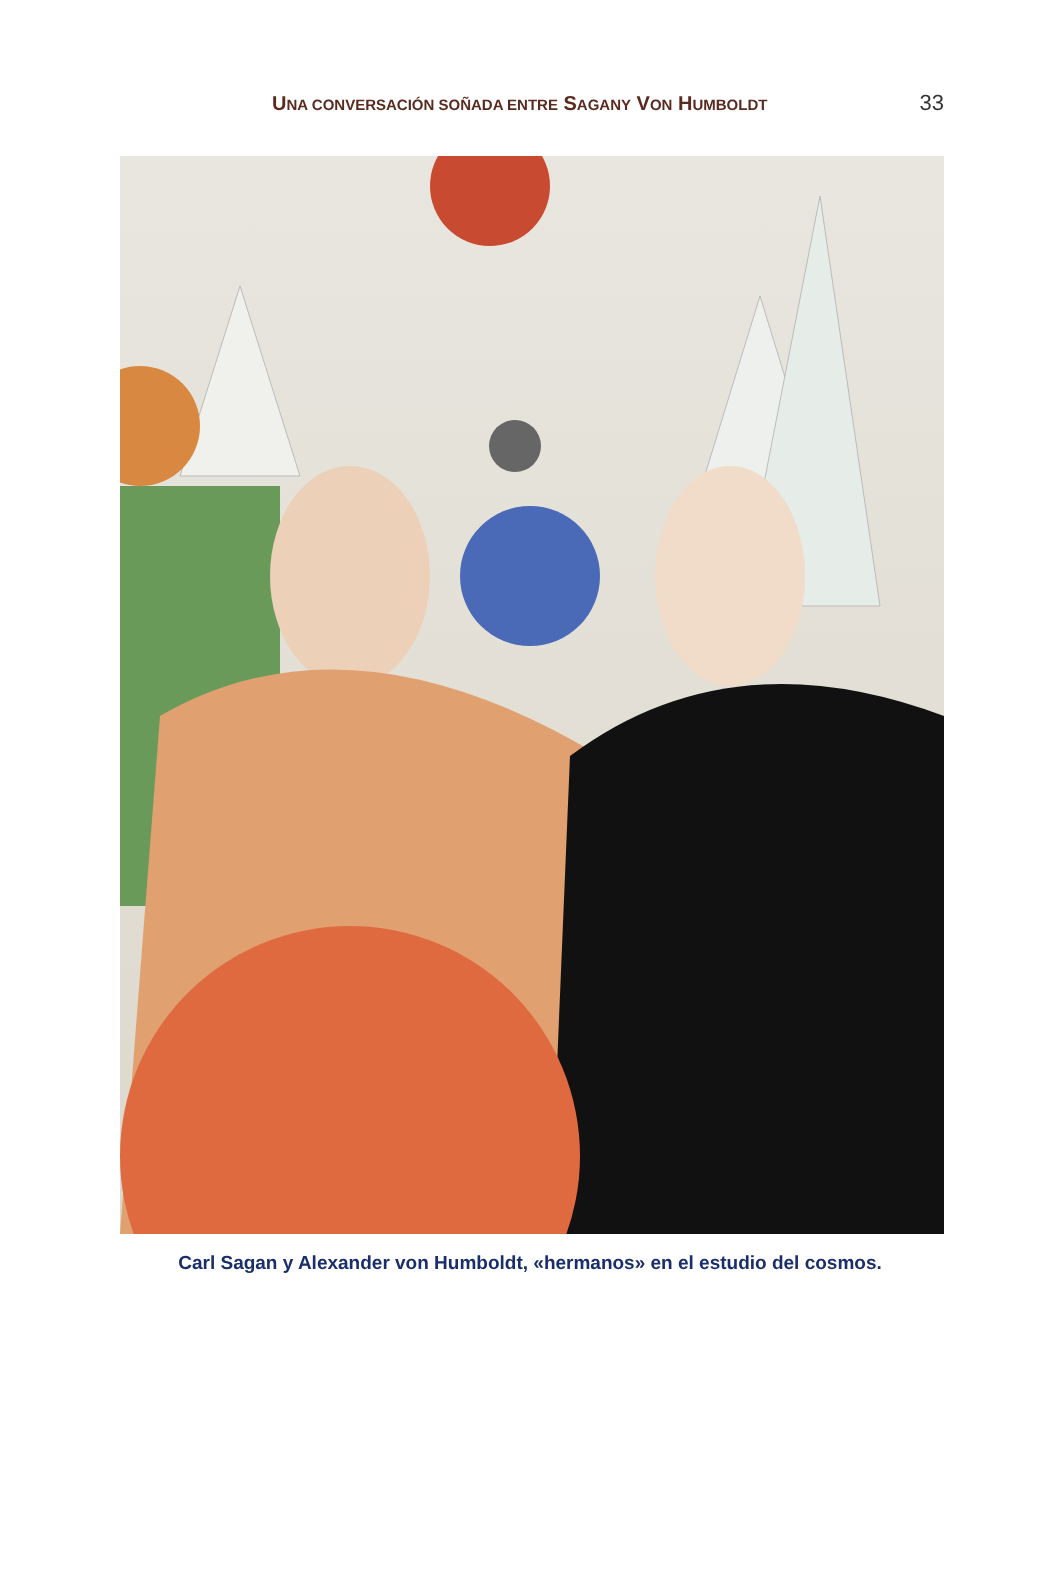UNA CONVERSACIÓN SOÑADA ENTRE SAGANY VON HUMBOLDT
33
Carl Sagan y Alexander von Humboldt, «hermanos» en el estudio del cosmos.